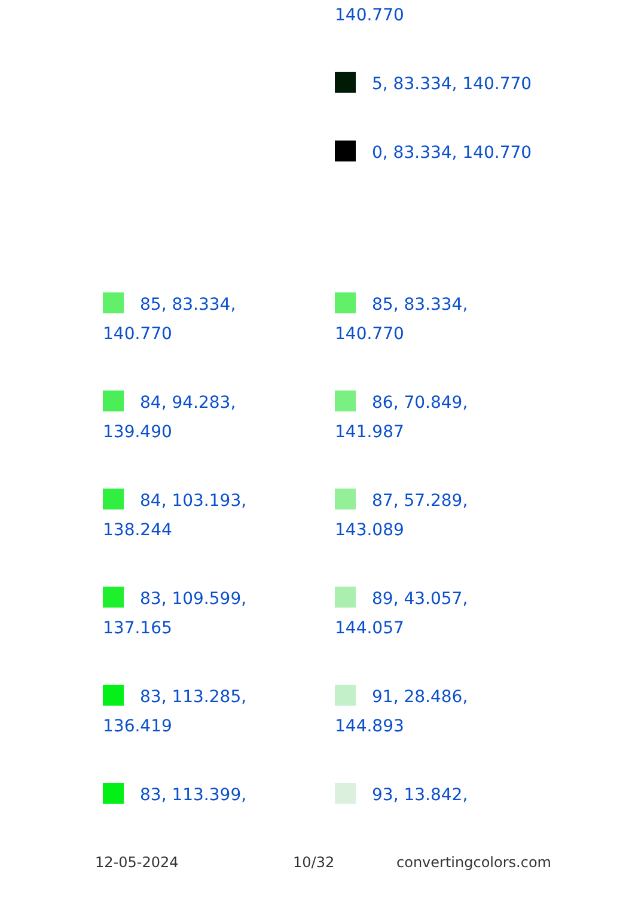140.770
5, 83.334, 140.770
0, 83.334, 140.770
85, 83.334, 140.770
85, 83.334, 140.770
84, 94.283, 139.490
86, 70.849, 141.987
84, 103.193, 138.244
87, 57.289, 143.089
83, 109.599, 137.165
89, 43.057, 144.057
83, 113.285, 136.419
91, 28.486, 144.893
83, 113.399, 93, 13.842,
12-05-2024 10/32 convertingcolors.com